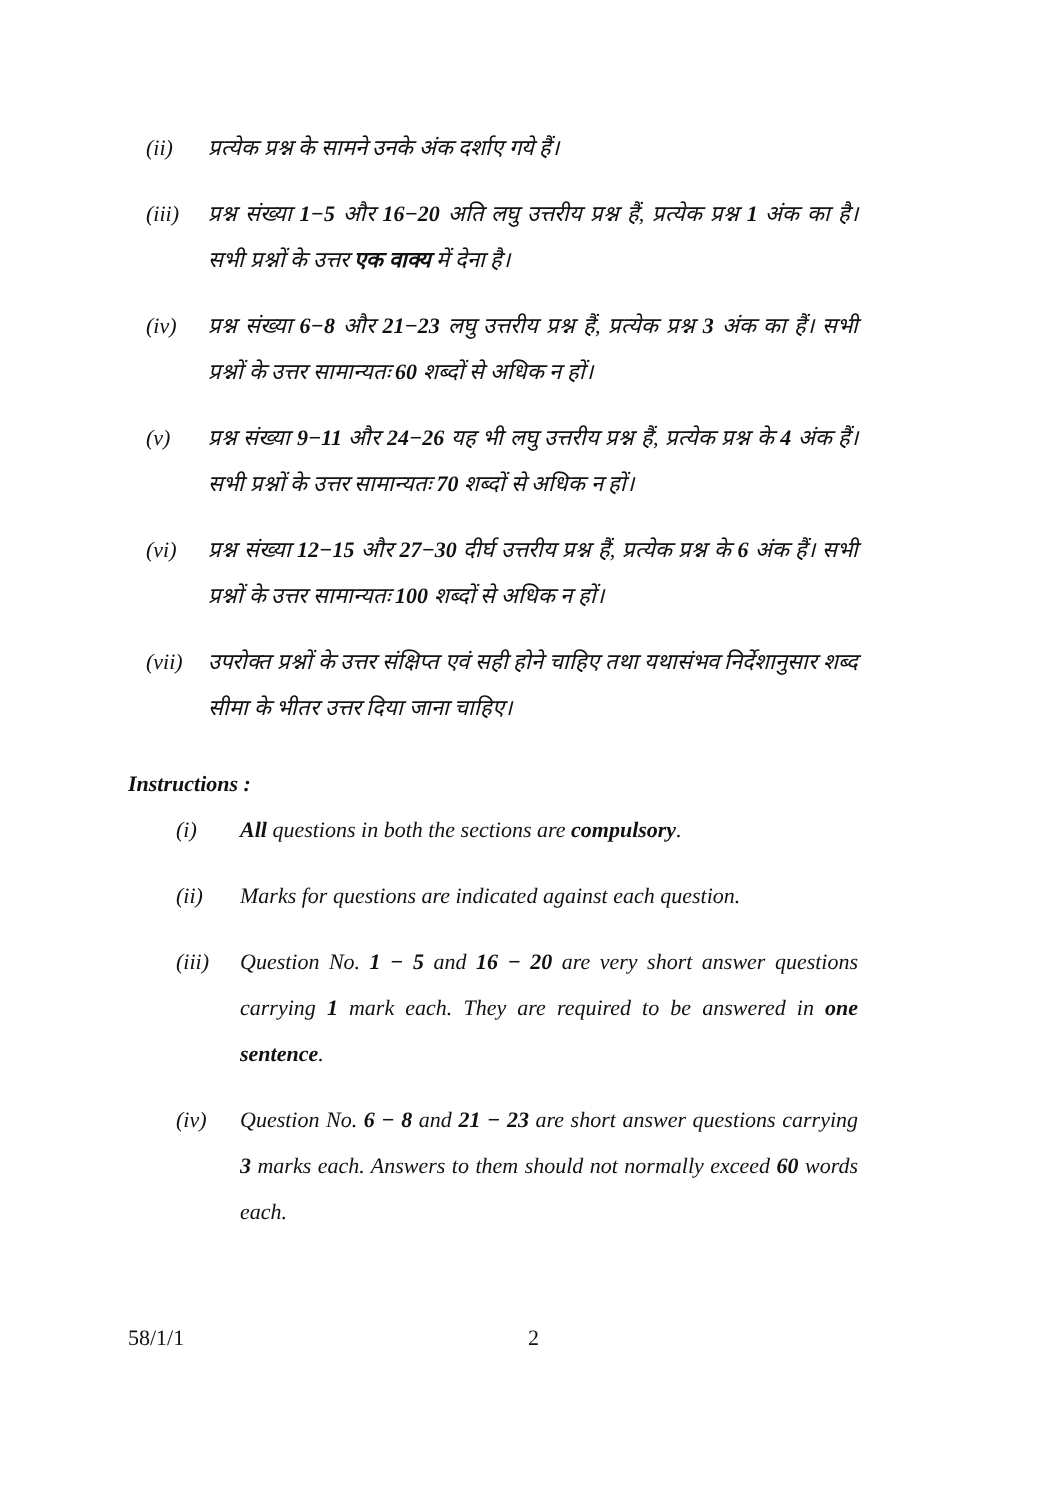(ii) प्रत्येक प्रश्न के सामने उनके अंक दर्शाए गये हैं।
(iii) प्रश्न संख्या 1−5 और 16−20 अति लघु उत्तरीय प्रश्न हैं, प्रत्येक प्रश्न 1 अंक का है। सभी प्रश्नों के उत्तर एक वाक्य में देना है।
(iv) प्रश्न संख्या 6−8 और 21−23 लघु उत्तरीय प्रश्न हैं, प्रत्येक प्रश्न 3 अंक का हैं। सभी प्रश्नों के उत्तर सामान्यतः 60 शब्दों से अधिक न हों।
(v) प्रश्न संख्या 9−11 और 24−26 यह भी लघु उत्तरीय प्रश्न हैं, प्रत्येक प्रश्न के 4 अंक हैं। सभी प्रश्नों के उत्तर सामान्यतः 70 शब्दों से अधिक न हों।
(vi) प्रश्न संख्या 12−15 और 27−30 दीर्घ उत्तरीय प्रश्न हैं, प्रत्येक प्रश्न के 6 अंक हैं। सभी प्रश्नों के उत्तर सामान्यतः 100 शब्दों से अधिक न हों।
(vii) उपरोक्त प्रश्नों के उत्तर संक्षिप्त एवं सही होने चाहिए तथा यथासंभव निर्देशानुसार शब्द सीमा के भीतर उत्तर दिया जाना चाहिए।
Instructions :
(i) All questions in both the sections are compulsory.
(ii) Marks for questions are indicated against each question.
(iii) Question No. 1 − 5 and 16 − 20 are very short answer questions carrying 1 mark each. They are required to be answered in one sentence.
(iv) Question No. 6 − 8 and 21 − 23 are short answer questions carrying 3 marks each. Answers to them should not normally exceed 60 words each.
58/1/1 2